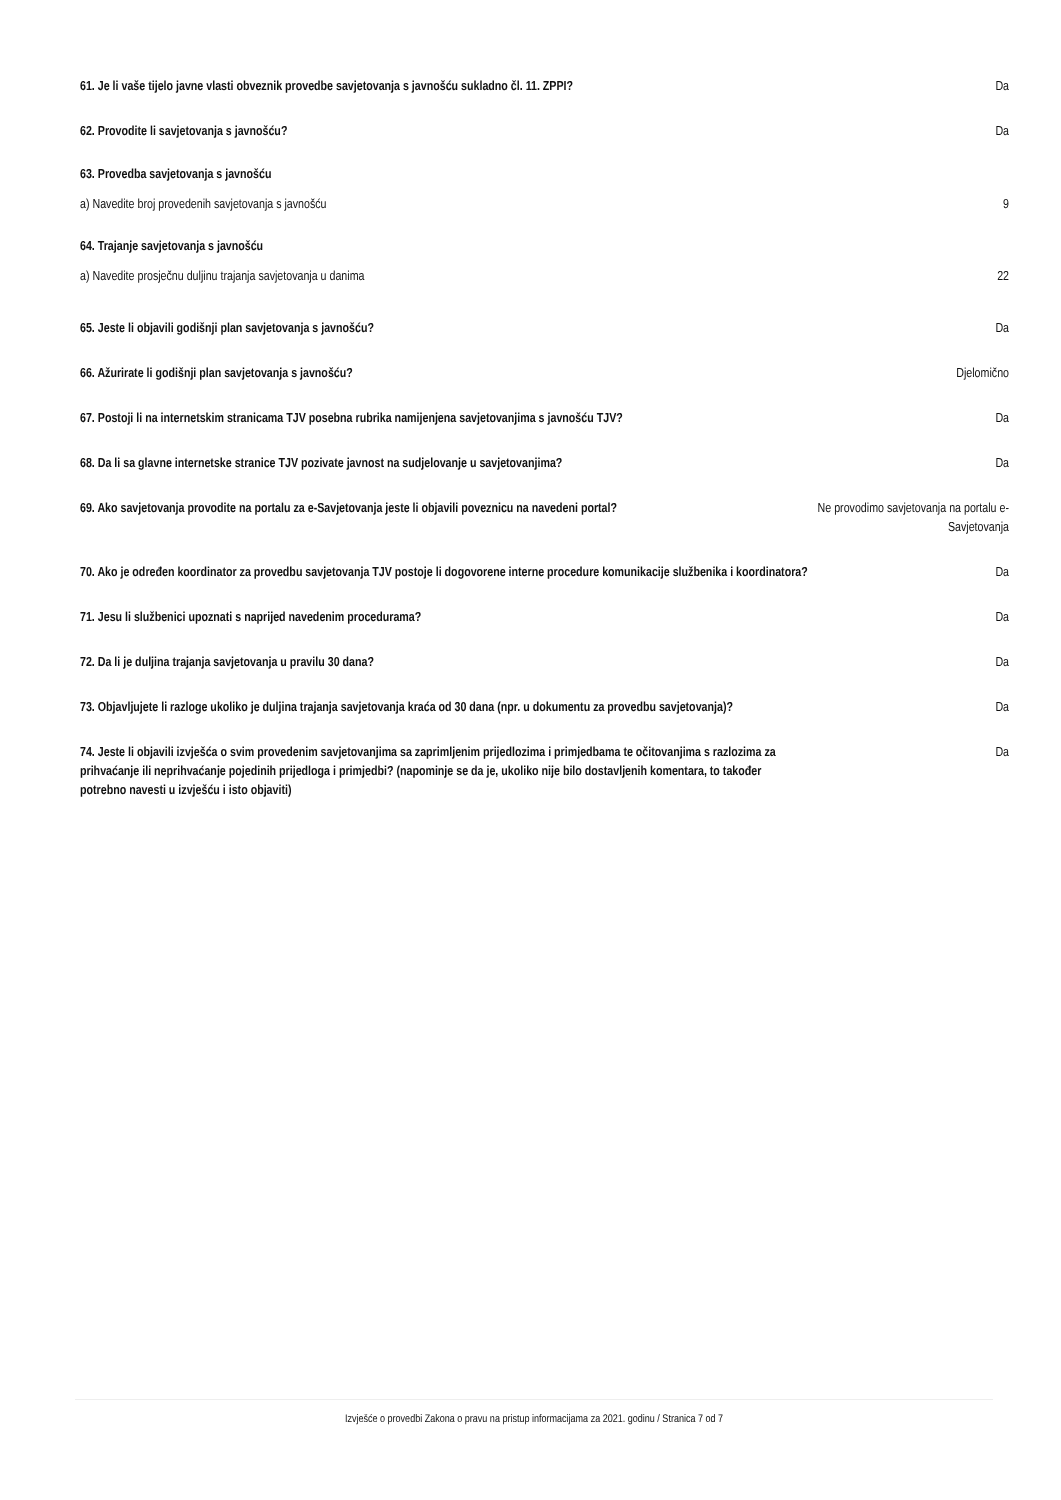61. Je li vaše tijelo javne vlasti obveznik provedbe savjetovanja s javnošću sukladno čl. 11. ZPPI?
Da
62. Provodite li savjetovanja s javnošću? Da
63. Provedba savjetovanja s javnošću
a) Navedite broj provedenih savjetovanja s javnošću
9
64. Trajanje savjetovanja s javnošću
a) Navedite prosječnu duljinu trajanja savjetovanja u danima
22
65. Jeste li objavili godišnji plan savjetovanja s javnošću? Da
66. Ažurirate li godišnji plan savjetovanja s javnošću? Djelomično
67. Postoji li na internetskim stranicama TJV posebna rubrika namijenjena savjetovanjima s javnošću TJV?
Da
68. Da li sa glavne internetske stranice TJV pozivate javnost na sudjelovanje u savjetovanjima?
Da
69. Ako savjetovanja provodite na portalu za e-Savjetovanja jeste li objavili poveznicu na navedeni portal?
Ne provodimo savjetovanja na portalu e-Savjetovanja
70. Ako je određen koordinator za provedbu savjetovanja TJV postoje li dogovorene interne procedure komunikacije službenika i koordinatora?
Da
71. Jesu li službenici upoznati s naprijed navedenim procedurama? Da
72. Da li je duljina trajanja savjetovanja u pravilu 30 dana? Da
73. Objavljujete li razloge ukoliko je duljina trajanja savjetovanja kraća od 30 dana (npr. u dokumentu za provedbu savjetovanja)?
Da
74. Jeste li objavili izvješća o svim provedenim savjetovanjima sa zaprimljenim prijedlozima i primjedbama te očitovanjima s razlozima za prihvaćanje ili neprihvaćanje pojedinih prijedloga i primjedbi? (napominje se da je, ukoliko nije bilo dostavljenih komentara, to također potrebno navesti u izvješću i isto objaviti)
Da
Izvješće o provedbi Zakona o pravu na pristup informacijama za 2021. godinu / Stranica 7 od 7